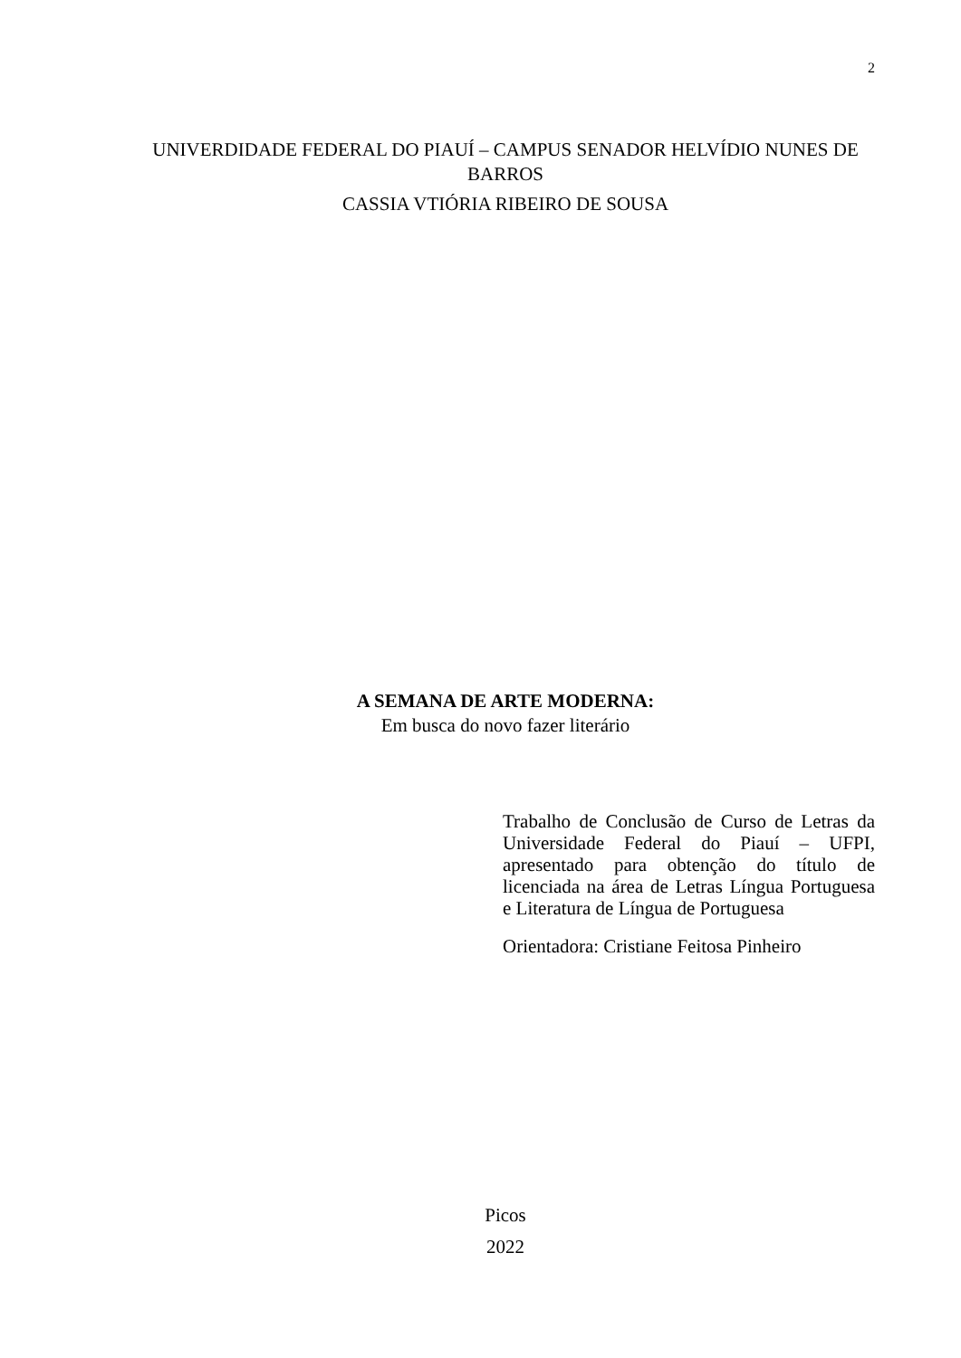2
UNIVERDIDADE FEDERAL DO PIAUÍ – CAMPUS SENADOR HELVÍDIO NUNES DE BARROS
CASSIA VTIÓRIA RIBEIRO DE SOUSA
A SEMANA DE ARTE MODERNA:
Em busca do novo fazer literário
Trabalho de Conclusão de Curso de Letras da Universidade Federal do Piauí – UFPI, apresentado para obtenção do título de licenciada na área de Letras Língua Portuguesa e Literatura de Língua de Portuguesa
Orientadora: Cristiane Feitosa Pinheiro
Picos
2022